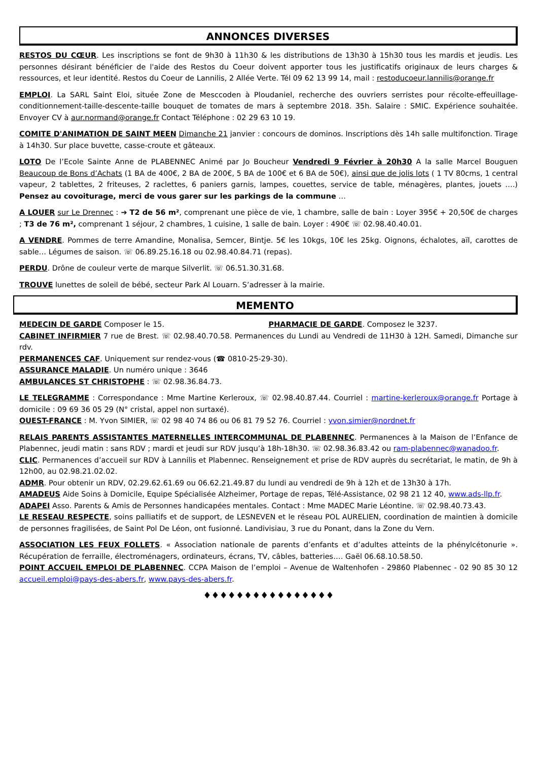ANNONCES DIVERSES
RESTOS DU CŒUR. Les inscriptions se font de 9h30 à 11h30 & les distributions de 13h30 à 15h30 tous les mardis et jeudis. Les personnes désirant bénéficier de l'aide des Restos du Coeur doivent apporter tous les justificatifs originaux de leurs charges & ressources, et leur identité. Restos du Coeur de Lannilis, 2 Allée Verte. Tél 09 62 13 99 14, mail : restoducoeur.lannilis@orange.fr
EMPLOI. La SARL Saint Eloi, située Zone de Mesccoden à Ploudaniel, recherche des ouvriers serristes pour récolte-effeuillage-conditionnement-taille-descente-taille bouquet de tomates de mars à septembre 2018. 35h. Salaire : SMIC. Expérience souhaitée. Envoyer CV à aur.normand@orange.fr Contact Téléphone : 02 29 63 10 19.
COMITE D'ANIMATION DE SAINT MEEN Dimanche 21 janvier : concours de dominos. Inscriptions dès 14h salle multifonction. Tirage à 14h30. Sur place buvette, casse-croute et gâteaux.
LOTO De l’Ecole Sainte Anne de PLABENNEC Animé par Jo Boucheur Vendredi 9 Février à 20h30 A la salle Marcel Bouguen Beaucoup de Bons d’Achats (1 BA de 400€, 2 BA de 200€, 5 BA de 100€ et 6 BA de 50€), ainsi que de jolis lots ( 1 TV 80cms, 1 central vapeur, 2 tablettes, 2 friteuses, 2 raclettes, 6 paniers garnis, lampes, couettes, service de table, ménagères, plantes, jouets ….) Pensez au covoiturage, merci de vous garer sur les parkings de la commune …
A LOUER sur Le Drennec : ➔ T2 de 56 m², comprenant une pièce de vie, 1 chambre, salle de bain : Loyer 395€ + 20,50€ de charges ; T3 de 76 m², comprenant 1 séjour, 2 chambres, 1 cuisine, 1 salle de bain. Loyer : 490€ ☏ 02.98.40.40.01.
A VENDRE. Pommes de terre Amandine, Monalisa, Semcer, Bintje. 5€ les 10kgs, 10€ les 25kg. Oignons, échalotes, aïl, carottes de sable… Légumes de saison. ☏ 06.89.25.16.18 ou 02.98.40.84.71 (repas).
PERDU. Drône de couleur verte de marque Silverlit. ☏ 06.51.30.31.68.
TROUVE lunettes de soleil de bébé, secteur Park Al Louarn. S’adresser à la mairie.
MEMENTO
MEDECIN DE GARDE Composer le 15. PHARMACIE DE GARDE. Composez le 3237.
CABINET INFIRMIER 7 rue de Brest. ☏ 02.98.40.70.58. Permanences du Lundi au Vendredi de 11H30 à 12H. Samedi, Dimanche sur rdv.
PERMANENCES CAF. Uniquement sur rendez-vous (☎ 0810-25-29-30).
ASSURANCE MALADIE. Un numéro unique : 3646
AMBULANCES ST CHRISTOPHE : ☏ 02.98.36.84.73.
LE TELEGRAMME : Correspondance : Mme Martine Kerleroux, ☏ 02.98.40.87.44. Courriel : martine-kerleroux@orange.fr Portage à domicile : 09 69 36 05 29 (N° cristal, appel non surtaxé).
OUEST-FRANCE : M. Yvon SIMIER, ☏ 02 98 40 74 86 ou 06 81 79 52 76. Courriel : yvon.simier@nordnet.fr
RELAIS PARENTS ASSISTANTES MATERNELLES INTERCOMMUNAL DE PLABENNEC. Permanences à la Maison de l’Enfance de Plabennec, jeudi matin : sans RDV ; mardi et jeudi sur RDV jusqu’à 18h-18h30. ☏ 02.98.36.83.42 ou ram-plabennec@wanadoo.fr.
CLIC. Permanences d’accueil sur RDV à Lannilis et Plabennec. Renseignement et prise de RDV auprès du secrétariat, le matin, de 9h à 12h00, au 02.98.21.02.02.
ADMR. Pour obtenir un RDV, 02.29.62.61.69 ou 06.62.21.49.87 du lundi au vendredi de 9h à 12h et de 13h30 à 17h.
AMADEUS Aide Soins à Domicile, Equipe Spécialisée Alzheimer, Portage de repas, Télé-Assistance, 02 98 21 12 40, www.ads-llp.fr.
ADAPEI Asso. Parents & Amis de Personnes handicapées mentales. Contact : Mme MADEC Marie Léontine. ☏ 02.98.40.73.43.
LE RESEAU RESPECTE, soins palliatifs et de support, de LESNEVEN et le réseau POL AURELIEN, coordination de maintien à domicile de personnes fragilisées, de Saint Pol De Léon, ont fusionné. Landivisiau, 3 rue du Ponant, dans la Zone du Vern.
ASSOCIATION LES FEUX FOLLETS. « Association nationale de parents d’enfants et d’adultes atteints de la phénylcétonurie ». Récupération de ferraille, électroménagers, ordinateurs, écrans, TV, câbles, batteries…. Gaël 06.68.10.58.50.
POINT ACCUEIL EMPLOI DE PLABENNEC. CCPA Maison de l’emploi – Avenue de Waltenhofen - 29860 Plabennec - 02 90 85 30 12 accueil.emploi@pays-des-abers.fr, www.pays-des-abers.fr.
♦♦♦♦♦♦♦♦♦♦♦♦♦♦♦♦